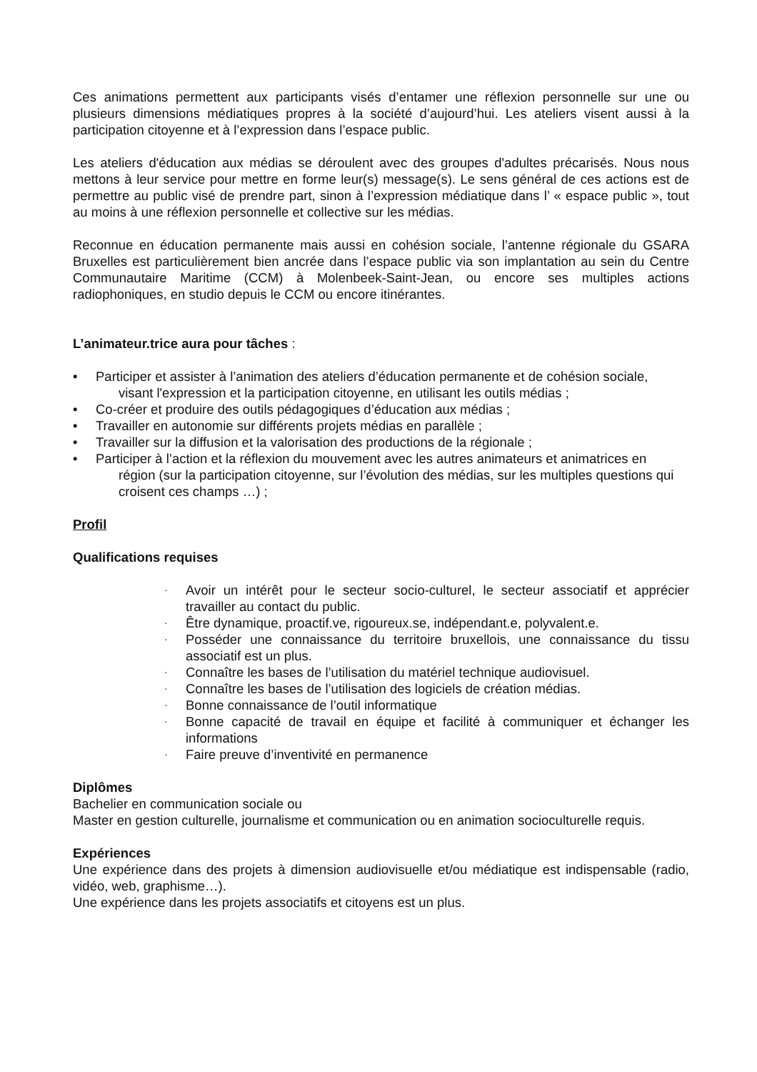Ces animations permettent aux participants visés d’entamer une réflexion personnelle sur une ou plusieurs dimensions médiatiques propres à la société d’aujourd’hui. Les ateliers visent aussi à la participation citoyenne et à l’expression dans l’espace public.
Les ateliers d'éducation aux médias se déroulent avec des groupes d'adultes précarisés. Nous nous mettons à leur service pour mettre en forme leur(s) message(s). Le sens général de ces actions est de permettre au public visé de prendre part, sinon à l’expression médiatique dans l’ « espace public », tout au moins à une réflexion personnelle et collective sur les médias.
Reconnue en éducation permanente mais aussi en cohésion sociale, l’antenne régionale du GSARA Bruxelles est particulièrement bien ancrée dans l’espace public via son implantation au sein du Centre Communautaire Maritime (CCM) à Molenbeek-Saint-Jean, ou encore ses multiples actions radiophoniques, en studio depuis le CCM ou encore itinérantes.
L’animateur.trice aura pour tâches :
• Participer et assister à l’animation des ateliers d’éducation permanente et de cohésion sociale,
visant l'expression et la participation citoyenne, en utilisant les outils médias ;
• Co-créer et produire des outils pédagogiques d’éducation aux médias ;
• Travailler en autonomie sur différents projets médias en parallèle ;
• Travailler sur la diffusion et la valorisation des productions de la régionale ;
• Participer à l’action et la réflexion du mouvement avec les autres animateurs et animatrices en
région (sur la participation citoyenne, sur l’évolution des médias, sur les multiples questions qui croisent ces champs …) ;
Profil
Qualifications requises
· Avoir un intérêt pour le secteur socio-culturel, le secteur associatif et apprécier travailler au contact du public.
· Être dynamique, proactif.ve, rigoureux.se, indépendant.e, polyvalent.e.
· Posséder une connaissance du territoire bruxellois, une connaissance du tissu associatif est un plus.
· Connaître les bases de l’utilisation du matériel technique audiovisuel.
· Connaître les bases de l’utilisation des logiciels de création médias.
· Bonne connaissance de l’outil informatique
· Bonne capacité de travail en équipe et facilité à communiquer et échanger les informations
· Faire preuve d’inventivité en permanence
Diplômes
Bachelier en communication sociale ou
Master en gestion culturelle, journalisme et communication ou en animation socioculturelle requis.
Expériences
Une expérience dans des projets à dimension audiovisuelle et/ou médiatique est indispensable (radio, vidéo, web, graphisme…).
Une expérience dans les projets associatifs et citoyens est un plus.